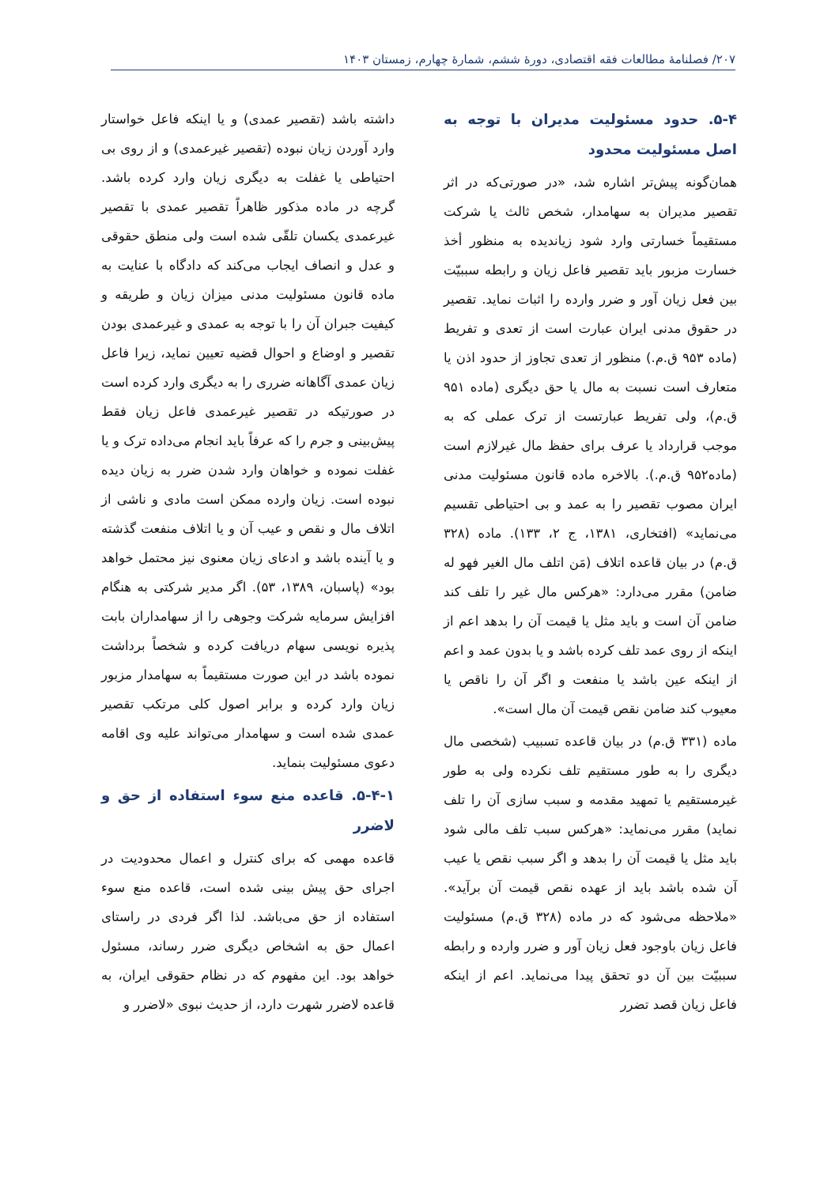۲۰۷/ فصلنامهٔ مطالعات فقه اقتصادی، دورهٔ ششم، شمارهٔ چهارم، زمستان ۱۴۰۳
۵-۴. حدود مسئولیت مدیران با توجه به اصل مسئولیت محدود
همان‌گونه پیش‌تر اشاره شد، «در صورتی‌که در اثر تقصیر مدیران به سهامدار، شخص ثالث یا شرکت مستقیماً خسارتی وارد شود زیاندیده به منظور أخذ خسارت مزبور باید تقصیر فاعل زیان و رابطه سببیّت بین فعل زیان آور و ضرر وارده را اثبات نماید. تقصیر در حقوق مدنی ایران عبارت است از تعدی و تفریط (ماده ۹۵۳ ق.م.) منظور از تعدی تجاوز از حدود اذن یا متعارف است نسبت به مال یا حق دیگری (ماده ۹۵۱ ق.م)، ولی تفریط عبارتست از ترک عملی که به موجب قرارداد یا عرف برای حفظ مال غیرلازم است (ماده۹۵۲ ق.م.). بالاخره ماده قانون مسئولیت مدنی ایران مصوب تقصیر را به عمد و بی احتیاطی تقسیم می‌نماید» (افتخاری، ۱۳۸۱، ج ۲، ۱۳۳). ماده (۳۲۸ ق.م) در بیان قاعده اتلاف (مَن اتلف مال الغیر فهو له ضامن) مقرر می‌دارد: «هرکس مال غیر را تلف کند ضامن آن است و باید مثل یا قیمت آن را بدهد اعم از اینکه از روی عمد تلف کرده باشد و یا بدون عمد و اعم از اینکه عین باشد یا منفعت و اگر آن را ناقص یا معیوب کند ضامن نقص قیمت آن مال است».
ماده (۳۳۱ ق.م) در بیان قاعده تسبیب (شخصی مال دیگری را به طور مستقیم تلف نکرده ولی به طور غیرمستقیم یا تمهید مقدمه و سبب سازی آن را تلف نماید) مقرر می‌نماید: «هرکس سبب تلف مالی شود باید مثل یا قیمت آن را بدهد و اگر سبب نقص یا عیب آن شده باشد باید از عهده نقص قیمت آن برآید». «ملاحظه می‌شود که در ماده (۳۲۸ ق.م) مسئولیت فاعل زیان باوجود فعل زیان آور و ضرر وارده و رابطه سببیّت بین آن دو تحقق پیدا می‌نماید. اعم از اینکه فاعل زیان قصد تضرر
داشته باشد (تقصیر عمدی) و یا اینکه فاعل خواستار وارد آوردن زیان نبوده (تقصیر غیرعمدی) و از روی بی احتیاطی یا غفلت به دیگری زیان وارد کرده باشد. گرچه در ماده مذکور ظاهراً تقصیر عمدی با تقصیر غیرعمدی یکسان تلقّی شده است ولی منطق حقوقی و عدل و انصاف ایجاب می‌کند که دادگاه با عنایت به ماده قانون مسئولیت مدنی میزان زیان و طریقه و کیفیت جبران آن را با توجه به عمدی و غیرعمدی بودن تقصیر و اوضاع و احوال قضیه تعیین نماید، زیرا فاعل زیان عمدی آگاهانه ضرری را به دیگری وارد کرده است در صورتیکه در تقصیر غیرعمدی فاعل زیان فقط پیش‌بینی و جرم را که عرفاً باید انجام می‌داده ترک و یا غفلت نموده و خواهان وارد شدن ضرر به زیان دیده نبوده است. زیان وارده ممکن است مادی و ناشی از اتلاف مال و نقص و عیب آن و یا اتلاف منفعت گذشته و یا آینده باشد و ادعای زیان معنوی نیز محتمل خواهد بود» (پاسبان، ۱۳۸۹، ۵۳). اگر مدیر شرکتی به هنگام افزایش سرمایه شرکت وجوهی را از سهامداران بابت پذیره نویسی سهام دریافت کرده و شخصاً برداشت نموده باشد در این صورت مستقیماً به سهامدار مزبور زیان وارد کرده و برابر اصول کلی مرتکب تقصیر عمدی شده است و سهامدار می‌تواند علیه وی اقامه دعوی مسئولیت بنماید.
۵-۴-۱. قاعده منع سوء استفاده از حق و لاضرر
قاعده مهمی که برای کنترل و اعمال محدودیت در اجرای حق پیش بینی شده است، قاعده منع سوء استفاده از حق می‌باشد. لذا اگر فردی در راستای اعمال حق به اشخاص دیگری ضرر رساند، مسئول خواهد بود. این مفهوم که در نظام حقوقی ایران، به قاعده لاضرر شهرت دارد، از حدیث نبوی «لاضرر و